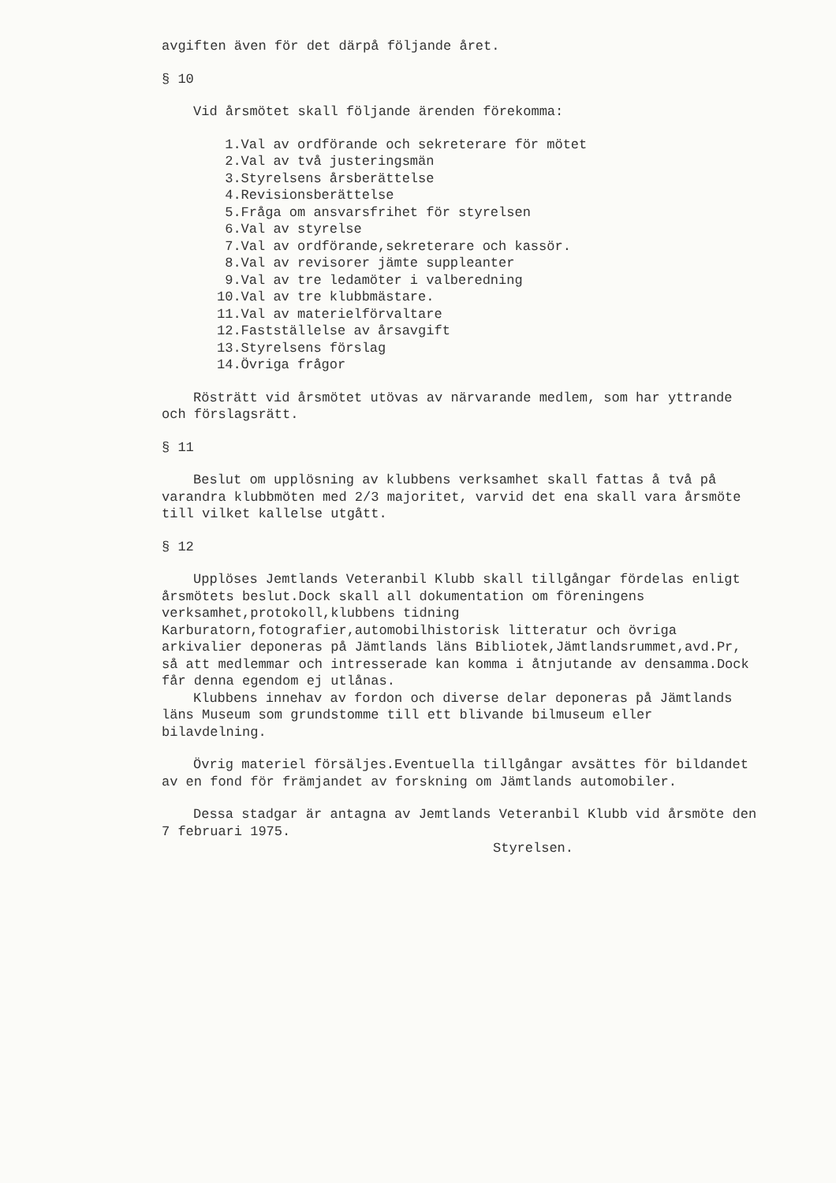avgiften även för det därpå följande året.
§ 10
Vid årsmötet skall följande ärenden förekomma:
1.Val av ordförande och sekreterare för mötet
2.Val av två justeringsmän
3.Styrelsens årsberättelse
4.Revisionsberättelse
5.Fråga om ansvarsfrihet för styrelsen
6.Val av styrelse
7.Val av ordförande,sekreterare och kassör.
8.Val av revisorer jämte suppleanter
9.Val av tre ledamöter i valberedning
10.Val av tre klubbmästare.
11.Val av materielförvaltare
12.Fastställelse av årsavgift
13.Styrelsens förslag
14.Övriga frågor
Rösträtt vid årsmötet utövas av närvarande medlem, som har yttrande och förslagsrätt.
§ 11
Beslut om upplösning av klubbens verksamhet skall fattas å två på varandra klubbmöten med 2/3 majoritet, varvid det ena skall vara årsmöte till vilket kallelse utgått.
§ 12
Upplöses Jemtlands Veteranbil Klubb skall tillgångar fördelas enligt årsmötets beslut.Dock skall all dokumentation om föreningens verksamhet,protokoll,klubbens tidning Karburatorn,fotografier,automobilhistorisk litteratur och övriga arkivalier deponeras på Jämtlands läns Bibliotek,Jämtlandsrummet,avd.Pr, så att medlemmar och intresserade kan komma i åtnjutande av densamma.Dock får denna egendom ej utlånas.
Klubbens innehav av fordon och diverse delar deponeras på Jämtlands läns Museum som grundstomme till ett blivande bilmuseum eller bilavdelning.
Övrig materiel försäljes.Eventuella tillgångar avsättes för bildandet av en fond för främjandet av forskning om Jämtlands automobiler.
Dessa stadgar är antagna av Jemtlands Veteranbil Klubb vid årsmöte den 7 februari 1975.
Styrelsen.